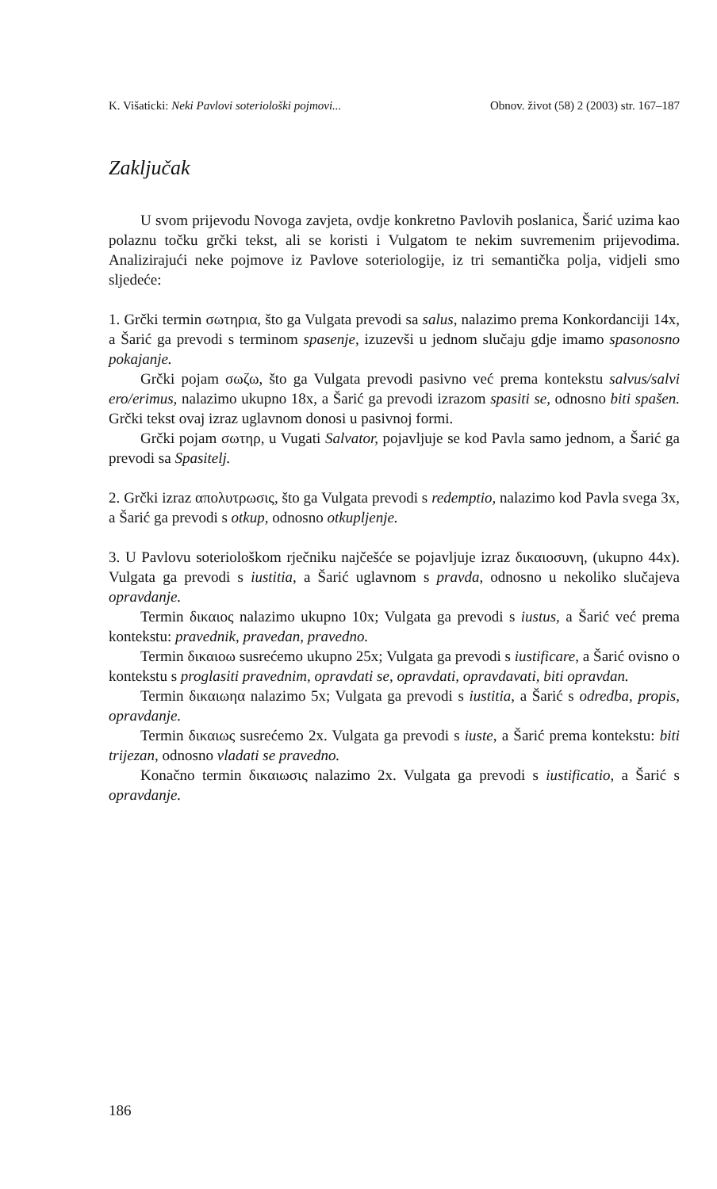K. Višaticki: Neki Pavlovi soteriološki pojmovi... Obnov. život (58) 2 (2003) str. 167–187
Zaključak
U svom prijevodu Novoga zavjeta, ovdje konkretno Pavlovih poslanica, Šarić uzima kao polaznu točku grčki tekst, ali se koristi i Vulgatom te nekim suvremenim prijevodima. Analizirajući neke pojmove iz Pavlove soteriologije, iz tri semantička polja, vidjeli smo sljedeće:
1. Grčki termin σωτηρια, što ga Vulgata prevodi sa salus, nalazimo prema Konkordanciji 14x, a Šarić ga prevodi s terminom spasenje, izuzevši u jednom slučaju gdje imamo spasonosno pokajanje.
Grčki pojam σωζω, što ga Vulgata prevodi pasivno već prema kontekstu salvus/salvi ero/erimus, nalazimo ukupno 18x, a Šarić ga prevodi izrazom spasiti se, odnosno biti spašen. Grčki tekst ovaj izraz uglavnom donosi u pasivnoj formi.
Grčki pojam σωτηρ, u Vugati Salvator, pojavljuje se kod Pavla samo jednom, a Šarić ga prevodi sa Spasitelj.
2. Grčki izraz απολυτρωσις, što ga Vulgata prevodi s redemptio, nalazimo kod Pavla svega 3x, a Šarić ga prevodi s otkup, odnosno otkupljenje.
3. U Pavlovu soteriološkom rječniku najčešće se pojavljuje izraz δικαιοσυνη, (ukupno 44x). Vulgata ga prevodi s iustitia, a Šarić uglavnom s pravda, odnosno u nekoliko slučajeva opravdanje.
Termin δικαιος nalazimo ukupno 10x; Vulgata ga prevodi s iustus, a Šarić već prema kontekstu: pravednik, pravedan, pravedno.
Termin δικαιοω susrećemo ukupno 25x; Vulgata ga prevodi s iustificare, a Šarić ovisno o kontekstu s proglasiti pravednim, opravdati se, opravdati, opravdavati, biti opravdan.
Termin δικαιωηα nalazimo 5x; Vulgata ga prevodi s iustitia, a Šarić s odredba, propis, opravdanje.
Termin δικαιως susrećemo 2x. Vulgata ga prevodi s iuste, a Šarić prema kontekstu: biti trijezan, odnosno vladati se pravedno.
Konačno termin δικαιωσις nalazimo 2x. Vulgata ga prevodi s iustificatio, a Šarić s opravdanje.
186